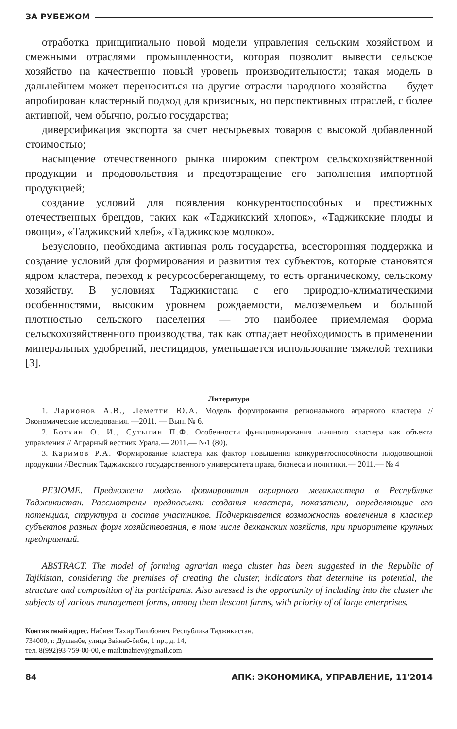ЗА РУБЕЖОМ
отработка принципиально новой модели управления сельским хозяйством и смежными отраслями промышленности, которая позволит вывести сельское хозяйство на качественно новый уровень производительности; такая модель в дальнейшем может переноситься на другие отрасли народного хозяйства — будет апробирован кластерный подход для кризисных, но перспективных отраслей, с более активной, чем обычно, ролью государства;
диверсификация экспорта за счет несырьевых товаров с высокой добавленной стоимостью;
насыщение отечественного рынка широким спектром сельскохозяйственной продукции и продовольствия и предотвращение его заполнения импортной продукцией;
создание условий для появления конкурентоспособных и престижных отечественных брендов, таких как «Таджикский хлопок», «Таджикские плоды и овощи», «Таджикский хлеб», «Таджикское молоко».
Безусловно, необходима активная роль государства, всесторонняя поддержка и создание условий для формирования и развития тех субъектов, которые становятся ядром кластера, переход к ресурсосберегающему, то есть органическому, сельскому хозяйству. В условиях Таджикистана с его природно-климатическими особенностями, высоким уровнем рождаемости, малоземельем и большой плотностью сельского населения — это наиболее приемлемая форма сельскохозяйственного производства, так как отпадает необходимость в применении минеральных удобрений, пестицидов, уменьшается использование тяжелой техники [3].
Литература
1. Ларионов А.В., Леметти Ю.А. Модель формирования регионального аграрного кластера // Экономические исследования. —2011. — Вып. № 6.
2. Боткин О. И., Сутыгин П.Ф. Особенности функционирования льняного кластера как объекта управления // Аграрный вестник Урала.— 2011.— №1 (80).
3. Каримов Р.А. Формирование кластера как фактор повышения конкурентоспособности плодоовощной продукции //Вестник Таджикского государственного университета права, бизнеса и политики.— 2011.— № 4
РЕЗЮМЕ. Предложена модель формирования аграрного мегакластера в Республике Таджикистан. Рассмотрены предпосылки создания кластера, показатели, определяющие его потенциал, структура и состав участников. Подчеркивается возможность вовлечения в кластер субъектов разных форм хозяйствования, в том числе дехканских хозяйств, при приоритете крупных предприятий.
ABSTRACT. The model of forming agrarian mega cluster has been suggested in the Republic of Tajikistan, considering the premises of creating the cluster, indicators that determine its potential, the structure and composition of its participants. Also stressed is the opportunity of including into the cluster the subjects of various management forms, among them descant farms, with priority of of large enterprises.
Контактный адрес. Набиев Тахир Талибович, Республика Таджикистан,
734000, г. Душанбе, улица Зайнаб-биби, 1 пр., д. 14,
тел. 8(992)93-759-00-00, e-mail:tnabiev@gmail.com
84 АПК: ЭКОНОМИКА, УПРАВЛЕНИЕ, 11'2014